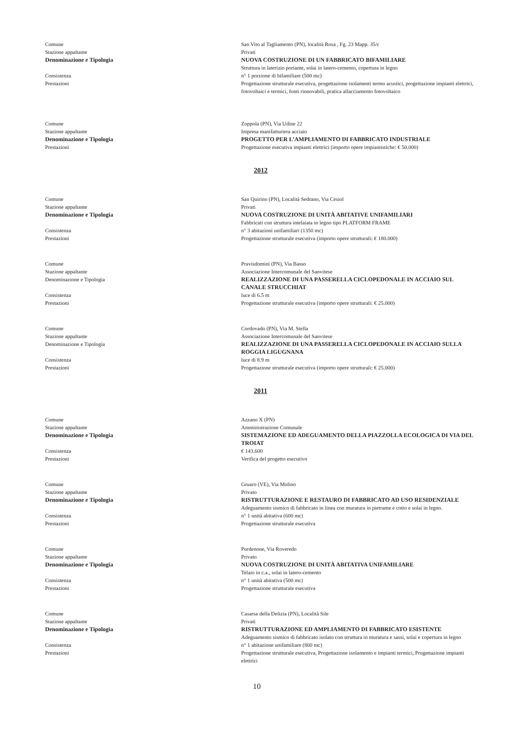Comune San Vito al Tagliamento (PN), località Rosa , Fg. 23 Mapp. 35/c
Stazione appaltante Privati
Denominazione e Tipologia NUOVA COSTRUZIONE DI UN FABBRICATO BIFAMILIARE
Struttura in laterizio portante, solai in latero-cemento, copertura in legno
Consistenza n° 1 porzione di bifamiliare (500 mc)
Prestazioni Progettazione strutturale esecutiva, progettazione isolamenti termo acustici, progettazione impianti elettrici, fotovoltaici e termici, fonti rinnovabili, pratica allacciamento fotovoltaico
Comune Zoppola (PN), Via Udine 22
Stazione appaltante Impresa manifatturiera acciaio
Denominazione e Tipologia PROGETTO PER L’AMPLIAMENTO DI FABBRICATO INDUSTRIALE
Prestazioni Progettazione esecutiva impianti elettrici (importo opere impiantistiche: € 50.000)
2012
Comune San Quirino (PN), Località Sedrano, Via Cesiol
Stazione appaltante Privati
Denominazione e Tipologia NUOVA COSTRUZIONE DI UNITÀ ABITATIVE UNIFAMILIARI
Fabbricati con struttura intelaiata in legno tipo PLATFORM FRAME
Consistenza n° 3 abitazioni unifamiliari (1350 mc)
Prestazioni Progettazione strutturale esecutiva (importo opere strutturali: € 180.000)
Comune Pravisdomini (PN), Via Basso
Stazione appaltante Associazione Intercomunale del Sanvitese
Denominazione e Tipologia REALIZZAZIONE DI UNA PASSERELLA CICLOPEDONALE IN ACCIAIO SUL CANALE STRUCCHIAT
Consistenza luce di 6.5 m
Prestazioni Progettazione strutturale esecutiva (importo opere strutturali: € 25.000)
Comune Cordovado (PN), Via M. Stella
Stazione appaltante Associazione Intercomunale del Sanvitese
Denominazione e Tipologia REALIZZAZIONE DI UNA PASSERELLA CICLOPEDONALE IN ACCIAIO SULLA ROGGIA LIGUGNANA
Consistenza luce di 8.9 m
Prestazioni Progettazione strutturale esecutiva (importo opere strutturali: € 25.000)
2011
Comune Azzano X (PN)
Stazione appaltante Amministrazione Comunale
Denominazione e Tipologia SISTEMAZIONE ED ADEGUAMENTO DELLA PIAZZOLLA ECOLOGICA DI VIA DEL TROIAT
Consistenza € 143.600
Prestazioni Verifica del progetto esecutivo
Comune Gruaro (VE), Via Molino
Stazione appaltante Privato
Denominazione e Tipologia RISTRUTTURAZIONE E RESTAURO DI FABBRICATO AD USO RESIDENZIALE
Adeguamento sismico di fabbricato in linea con muratura in pietrame e cotto e solai in legno.
Consistenza n° 1 unità abitativa (600 mc)
Prestazioni Progettazione strutturale esecutiva
Comune Pordenone, Via Roveredo
Stazione appaltante Privato
Denominazione e Tipologia NUOVA COSTRUZIONE DI UNITÀ ABITATIVA UNIFAMILIARE
Telaio in c.a., solai in latero-cemento
Consistenza n° 1 unità abitativa (500 mc)
Prestazioni Progettazione strutturale esecutiva
Comune Casarsa della Delizia (PN), Località Sile
Stazione appaltante Privati
Denominazione e Tipologia RISTRUTTURAZIONE ED AMPLIAMENTO DI FABBRICATO ESISTENTE
Adeguamento sismico di fabbricato isolato con struttura in muratura e sassi, solai e copertura in legno
Consistenza n° 1 abitazione unifamiliare (800 mc)
Prestazioni Progettazione strutturale esecutiva, Progettazione isolamento e impianti termici, Progettazione impianti elettrici
10